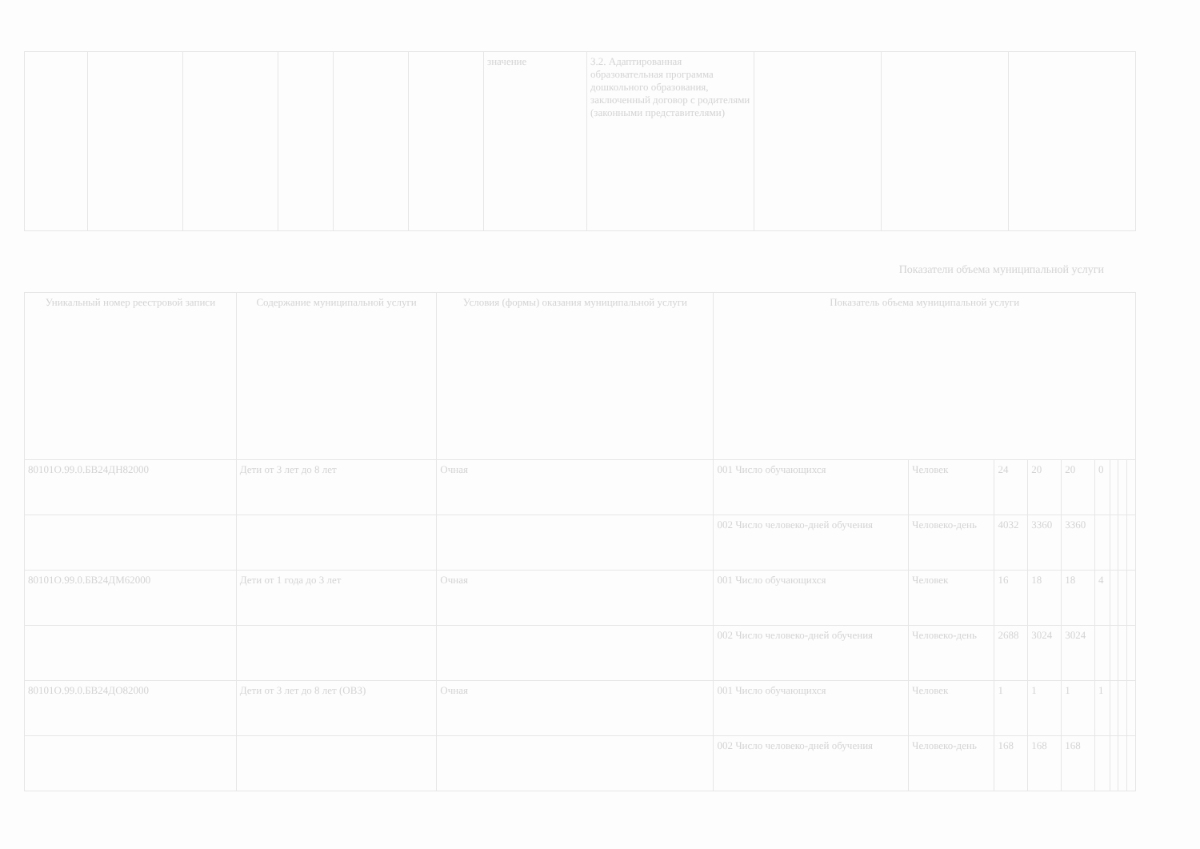| | | | | | | значение | 3.2. Адаптированная образовательная программа дошкольного образования, заключенный договор с родителями (законными представителями) | | | |
Показатели объема муниципальной услуги
| Уникальный номер реестровой записи | Содержание муниципальной услуги | Условия (формы) оказания муниципальной услуги | Показатель объема муниципальной услуги | | | | | | | | |
| --- | --- | --- | --- | --- | --- | --- | --- | --- | --- | --- | --- |
| 80101О.99.0.БВ24ДН82000 | Дети от 3 лет до 8 лет | Очная | 001 Число обучающихся | Человек | 24 | 20 | 20 | 0 | | | |
| | | | 002 Число человеко-дней обучения | Человеко-день | 4032 | 3360 | 3360 | | | | |
| 80101О.99.0.БВ24ДМ62000 | Дети от 1 года до 3 лет | Очная | 001 Число обучающихся | Человек | 16 | 18 | 18 | 4 | | | |
| | | | 002 Число человеко-дней обучения | Человеко-день | 2688 | 3024 | 3024 | | | | |
| 80101О.99.0.БВ24ДО82000 | Дети от 3 лет до 8 лет (ОВЗ) | Очная | 001 Число обучающихся | Человек | 1 | 1 | 1 | 1 | | | |
| | | | 002 Число человеко-дней обучения | Человеко-день | 168 | 168 | 168 | | | | |